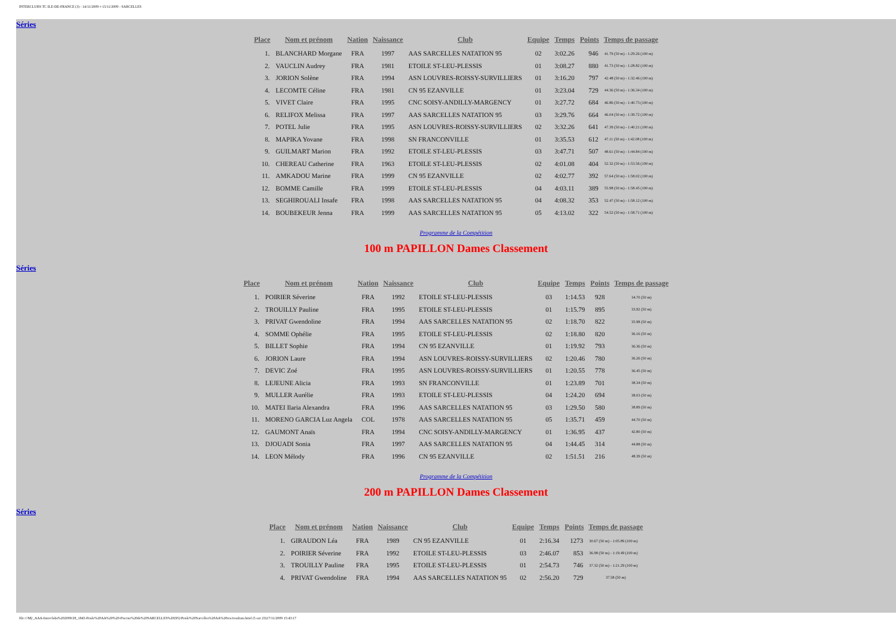INTERCLUBS TC ILE-DE-FRANCE (3) - 14/11/2009 ¤ 15/11/2009 - SARCELLES
Séries
| Place | Nom et prénom | Nation | Naissance | Club | Equipe | Temps | Points | Temps de passage |
| --- | --- | --- | --- | --- | --- | --- | --- | --- |
| 1. | BLANCHARD Morgane | FRA | 1997 | AAS SARCELLES NATATION 95 | 02 | 3:02.26 | 946 | 41.79 (50 m) - 1:29.26 (100 m) |
| 2. | VAUCLIN Audrey | FRA | 1981 | ETOILE ST-LEU-PLESSIS | 01 | 3:08.27 | 880 | 41.73 (50 m) - 1:28.82 (100 m) |
| 3. | JORION Solène | FRA | 1994 | ASN LOUVRES-ROISSY-SURVILLIERS | 01 | 3:16.20 | 797 | 42.48 (50 m) - 1:32.46 (100 m) |
| 4. | LECOMTE Céline | FRA | 1981 | CN 95 EZANVILLE | 01 | 3:23.04 | 729 | 44.36 (50 m) - 1:36.34 (100 m) |
| 5. | VIVET Claire | FRA | 1995 | CNC SOISY-ANDILLY-MARGENCY | 01 | 3:27.72 | 684 | 46.86 (50 m) - 1:40.73 (100 m) |
| 6. | RELIFOX Melissa | FRA | 1997 | AAS SARCELLES NATATION 95 | 03 | 3:29.76 | 664 | 46.04 (50 m) - 1:39.72 (100 m) |
| 7. | POTEL Julie | FRA | 1995 | ASN LOUVRES-ROISSY-SURVILLIERS | 02 | 3:32.26 | 641 | 47.39 (50 m) - 1:40.21 (100 m) |
| 8. | MAPIKA Yovane | FRA | 1998 | SN FRANCONVILLE | 01 | 3:35.53 | 612 | 47.11 (50 m) - 1:42.08 (100 m) |
| 9. | GUILMART Marion | FRA | 1992 | ETOILE ST-LEU-PLESSIS | 03 | 3:47.71 | 507 | 48.61 (50 m) - 1:44.84 (100 m) |
| 10. | CHEREAU Catherine | FRA | 1963 | ETOILE ST-LEU-PLESSIS | 02 | 4:01.08 | 404 | 52.32 (50 m) - 1:53.56 (100 m) |
| 11. | AMKADOU Marine | FRA | 1999 | CN 95 EZANVILLE | 02 | 4:02.77 | 392 | 57.64 (50 m) - 1:58.02 (100 m) |
| 12. | BOMME Camille | FRA | 1999 | ETOILE ST-LEU-PLESSIS | 04 | 4:03.11 | 389 | 55.98 (50 m) - 1:58.45 (100 m) |
| 13. | SEGHIROUALI Insafe | FRA | 1998 | AAS SARCELLES NATATION 95 | 04 | 4:08.32 | 353 | 52.47 (50 m) - 1:58.12 (100 m) |
| 14. | BOUBEKEUR Jenna | FRA | 1999 | AAS SARCELLES NATATION 95 | 05 | 4:13.02 | 322 | 54.52 (50 m) - 1:58.71 (100 m) |
Programme de la Compétition
100 m PAPILLON Dames Classement
Séries
| Place | Nom et prénom | Nation | Naissance | Club | Equipe | Temps | Points | Temps de passage |
| --- | --- | --- | --- | --- | --- | --- | --- | --- |
| 1. | POIRIER Séverine | FRA | 1992 | ETOILE ST-LEU-PLESSIS | 03 | 1:14.53 | 928 | 34.70 (50 m) |
| 2. | TROUILLY Pauline | FRA | 1995 | ETOILE ST-LEU-PLESSIS | 01 | 1:15.79 | 895 | 33.92 (50 m) |
| 3. | PRIVAT Gwendoline | FRA | 1994 | AAS SARCELLES NATATION 95 | 02 | 1:18.70 | 822 | 35.98 (50 m) |
| 4. | SOMME Ophélie | FRA | 1995 | ETOILE ST-LEU-PLESSIS | 02 | 1:18.80 | 820 | 36.16 (50 m) |
| 5. | BILLET Sophie | FRA | 1994 | CN 95 EZANVILLE | 01 | 1:19.92 | 793 | 36.36 (50 m) |
| 6. | JORION Laure | FRA | 1994 | ASN LOUVRES-ROISSY-SURVILLIERS | 02 | 1:20.46 | 780 | 36.26 (50 m) |
| 7. | DEVIC Zoé | FRA | 1995 | ASN LOUVRES-ROISSY-SURVILLIERS | 01 | 1:20.55 | 778 | 36.45 (50 m) |
| 8. | LEJEUNE Alicia | FRA | 1993 | SN FRANCONVILLE | 01 | 1:23.89 | 701 | 38.34 (50 m) |
| 9. | MULLER Aurélie | FRA | 1993 | ETOILE ST-LEU-PLESSIS | 04 | 1:24.20 | 694 | 38.03 (50 m) |
| 10. | MATEI Ilaria Alexandra | FRA | 1996 | AAS SARCELLES NATATION 95 | 03 | 1:29.50 | 580 | 38.89 (50 m) |
| 11. | MORENO GARCIA Luz Angela | COL | 1978 | AAS SARCELLES NATATION 95 | 05 | 1:35.71 | 459 | 44.70 (50 m) |
| 12. | GAUMONT Anaïs | FRA | 1994 | CNC SOISY-ANDILLY-MARGENCY | 01 | 1:36.95 | 437 | 42.80 (50 m) |
| 13. | DJOUADI Sonia | FRA | 1997 | AAS SARCELLES NATATION 95 | 04 | 1:44.45 | 314 | 44.88 (50 m) |
| 14. | LEON Mélody | FRA | 1996 | CN 95 EZANVILLE | 02 | 1:51.51 | 216 | 48.39 (50 m) |
Programme de la Compétition
200 m PAPILLON Dames Classement
Séries
| Place | Nom et prénom | Nation | Naissance | Club | Equipe | Temps | Points | Temps de passage |
| --- | --- | --- | --- | --- | --- | --- | --- | --- |
| 1. | GIRAUDON Léa | FRA | 1989 | CN 95 EZANVILLE | 01 | 2:16.34 | 1273 | 30.67 (50 m) - 1:05.89 (100 m) |
| 2. | POIRIER Séverine | FRA | 1992 | ETOILE ST-LEU-PLESSIS | 03 | 2:46.07 | 853 | 36.98 (50 m) - 1:19.49 (100 m) |
| 3. | TROUILLY Pauline | FRA | 1995 | ETOILE ST-LEU-PLESSIS | 01 | 2:54.73 | 746 | 37.32 (50 m) - 1:21.29 (100 m) |
| 4. | PRIVAT Gwendoline | FRA | 1994 | AAS SARCELLES NATATION 95 | 02 | 2:56.20 | 729 | 37.58 (50 m) |
file:///M|/_AAA-Interclubs%202009/28_1845-Poule%20AA%20%20-Piscine%20de%20SARCELLES%20(95)/Poule%20Sarcelles%20AA%20res/resultats.html (5 sur 23)17/11/2009 15:43:17